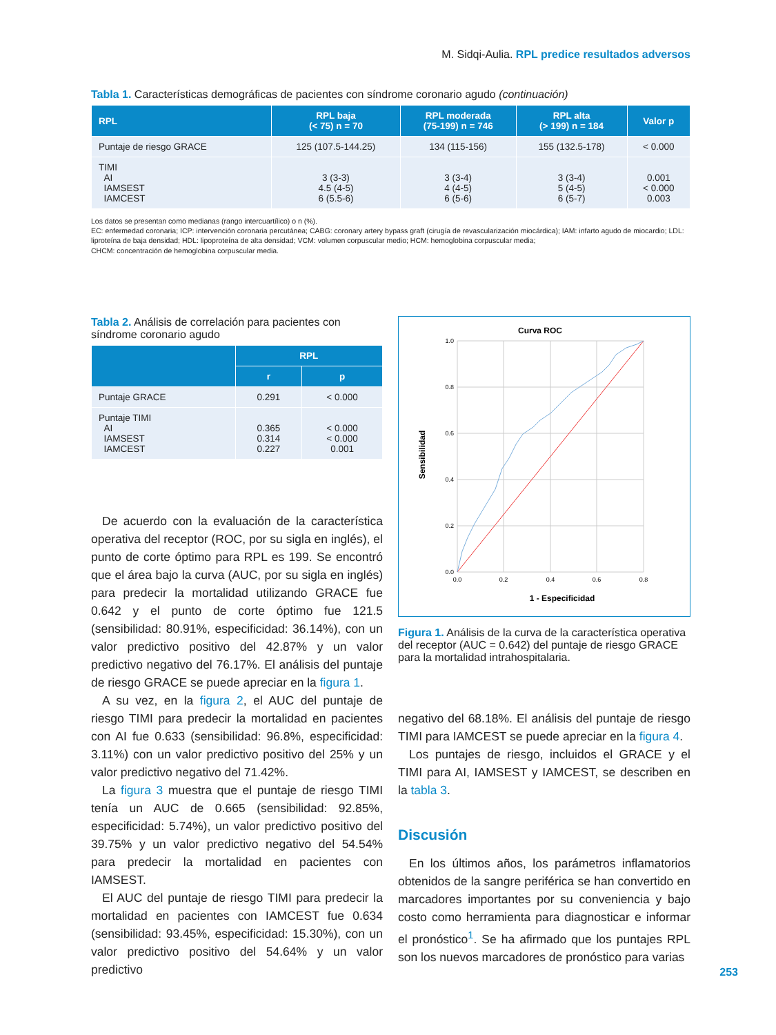M. Sidqi-Aulia. RPL predice resultados adversos
Tabla 1. Características demográficas de pacientes con síndrome coronario agudo (continuación)
| RPL | RPL baja (< 75) n = 70 | RPL moderada (75-199) n = 746 | RPL alta (> 199) n = 184 | Valor p |
| --- | --- | --- | --- | --- |
| Puntaje de riesgo GRACE | 125 (107.5-144.25) | 134 (115-156) | 155 (132.5-178) | < 0.000 |
| TIMI AI IAMSEST IAMCEST | 3 (3-3) 4.5 (4-5) 6 (5.5-6) | 3 (3-4) 4 (4-5) 6 (5-6) | 3 (3-4) 5 (4-5) 6 (5-7) | 0.001 < 0.000 0.003 |
Los datos se presentan como medianas (rango intercuartílico) o n (%).
EC: enfermedad coronaria; ICP: intervención coronaria percutánea; CABG: coronary artery bypass graft (cirugía de revascularización miocárdica); IAM: infarto agudo de miocardio; LDL: liproteína de baja densidad; HDL: lipoproteína de alta densidad; VCM: volumen corpuscular medio; HCM: hemoglobina corpuscular media;
CHCM: concentración de hemoglobina corpuscular media.
Tabla 2. Análisis de correlación para pacientes con síndrome coronario agudo
| | RPL | |
| --- | --- | --- |
| | r | p |
| Puntaje GRACE | 0.291 | < 0.000 |
| Puntaje TIMI AI IAMSEST IAMCEST | 0.365 0.314 0.227 | < 0.000 < 0.000 0.001 |
De acuerdo con la evaluación de la característica operativa del receptor (ROC, por su sigla en inglés), el punto de corte óptimo para RPL es 199. Se encontró que el área bajo la curva (AUC, por su sigla en inglés) para predecir la mortalidad utilizando GRACE fue 0.642 y el punto de corte óptimo fue 121.5 (sensibilidad: 80.91%, especificidad: 36.14%), con un valor predictivo positivo del 42.87% y un valor predictivo negativo del 76.17%. El análisis del puntaje de riesgo GRACE se puede apreciar en la figura 1.
A su vez, en la figura 2, el AUC del puntaje de riesgo TIMI para predecir la mortalidad en pacientes con AI fue 0.633 (sensibilidad: 96.8%, especificidad: 3.11%) con un valor predictivo positivo del 25% y un valor predictivo negativo del 71.42%.
La figura 3 muestra que el puntaje de riesgo TIMI tenía un AUC de 0.665 (sensibilidad: 92.85%, especificidad: 5.74%), un valor predictivo positivo del 39.75% y un valor predictivo negativo del 54.54% para predecir la mortalidad en pacientes con IAMSEST.
El AUC del puntaje de riesgo TIMI para predecir la mortalidad en pacientes con IAMCEST fue 0.634 (sensibilidad: 93.45%, especificidad: 15.30%), con un valor predictivo positivo del 54.64% y un valor predictivo
Curva ROC
1.0
0.8
0.6
0.4
0.2
0.0
0.0
0.2
0.4
0.6
0.8
1.0
1 - Especificidad
Sensibilidad
Figura 1. Análisis de la curva de la característica operativa del receptor (AUC = 0.642) del puntaje de riesgo GRACE para la mortalidad intrahospitalaria.
negativo del 68.18%. El análisis del puntaje de riesgo TIMI para IAMCEST se puede apreciar en la figura 4.
Los puntajes de riesgo, incluidos el GRACE y el TIMI para AI, IAMSEST y IAMCEST, se describen en la tabla 3.
Discusión
En los últimos años, los parámetros inflamatorios obtenidos de la sangre periférica se han convertido en marcadores importantes por su conveniencia y bajo costo como herramienta para diagnosticar e informar el pronóstico<sup>1</sup>. Se ha afirmado que los puntajes RPL son los nuevos marcadores de pronóstico para varias
253